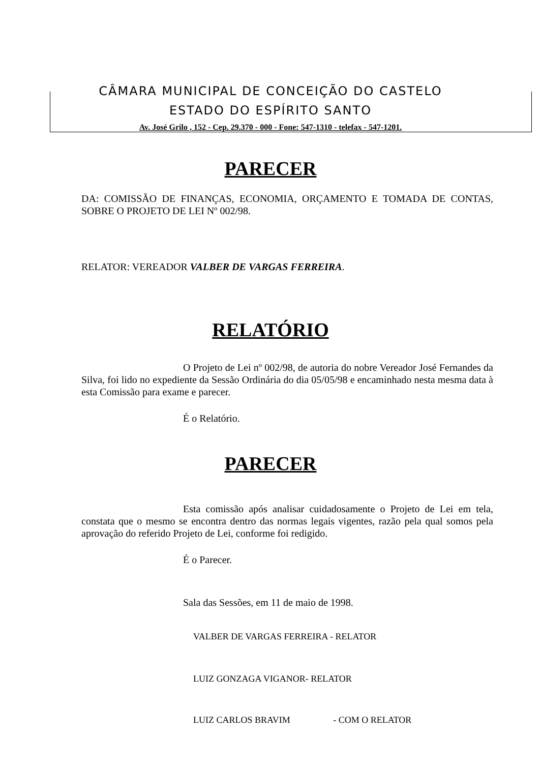CÂMARA MUNICIPAL DE CONCEIÇÃO DO CASTELO
ESTADO DO ESPÍRITO SANTO
Av. José Grilo , 152 - Cep. 29.370 - 000 - Fone: 547-1310 - telefax - 547-1201.
PARECER
DA: COMISSÃO DE FINANÇAS, ECONOMIA, ORÇAMENTO E TOMADA DE CONTAS, SOBRE O PROJETO DE LEI Nº 002/98.
RELATOR: VEREADOR VALBER DE VARGAS FERREIRA.
RELATÓRIO
O Projeto de Lei nº 002/98, de autoria do nobre Vereador José Fernandes da Silva, foi lido no expediente da Sessão Ordinária do dia 05/05/98 e encaminhado nesta mesma data à esta Comissão para exame e parecer.
É o Relatório.
PARECER
Esta comissão após analisar cuidadosamente o Projeto de Lei em tela, constata que o mesmo se encontra dentro das normas legais vigentes, razão pela qual somos pela aprovação do referido Projeto de Lei, conforme foi redigido.
É o Parecer.
Sala das Sessões, em 11 de maio de 1998.
VALBER DE VARGAS FERREIRA - RELATOR
LUIZ GONZAGA VIGANOR- RELATOR
LUIZ CARLOS BRAVIM - COM O RELATOR